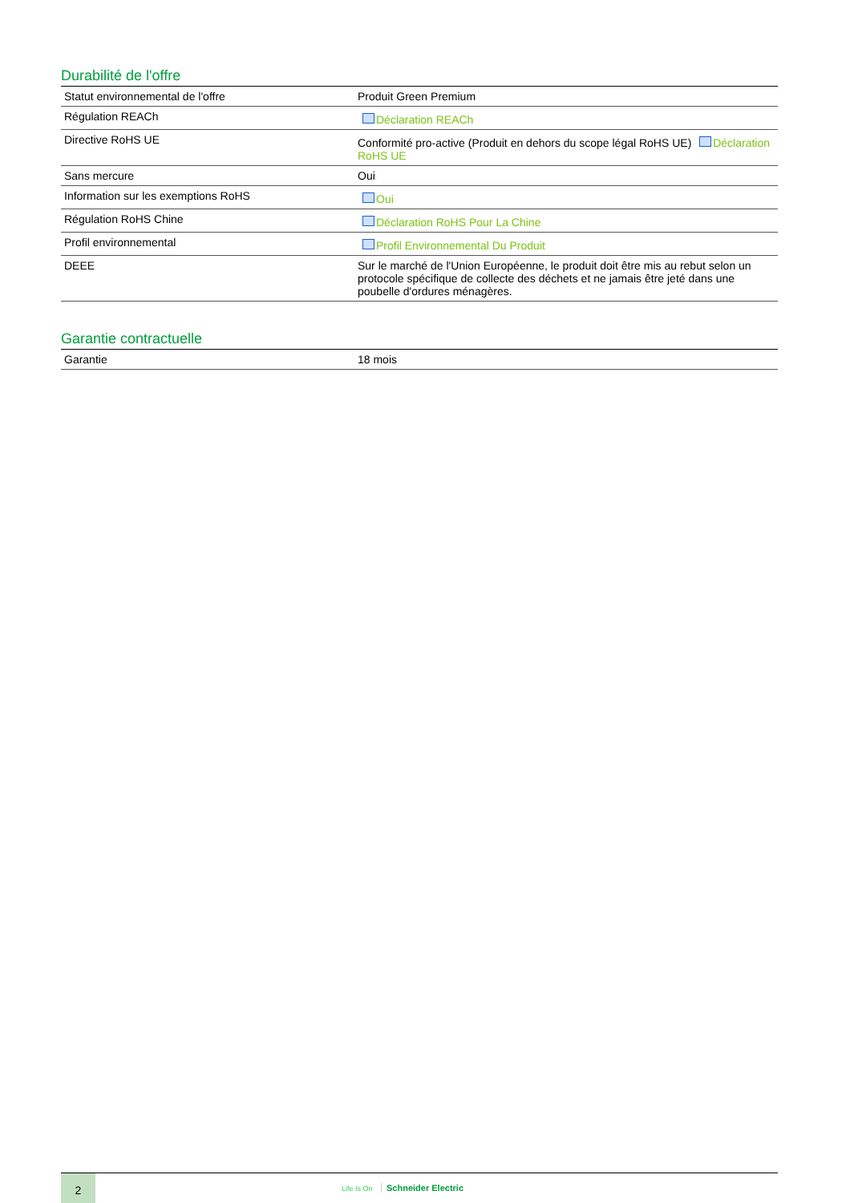Durabilité de l'offre
| Statut environnemental de l'offre | Produit Green Premium |
| Régulation REACh | Déclaration REACh |
| Directive RoHS UE | Conformité pro-active (Produit en dehors du scope légal RoHS UE) Déclaration RoHS UE |
| Sans mercure | Oui |
| Information sur les exemptions RoHS | Oui |
| Régulation RoHS Chine | Déclaration RoHS Pour La Chine |
| Profil environnemental | Profil Environnemental Du Produit |
| DEEE | Sur le marché de l'Union Européenne, le produit doit être mis au rebut selon un protocole spécifique de collecte des déchets et ne jamais être jeté dans une poubelle d'ordures ménagères. |
Garantie contractuelle
| Garantie | 18 mois |
2
Life Is On Schneider Electric